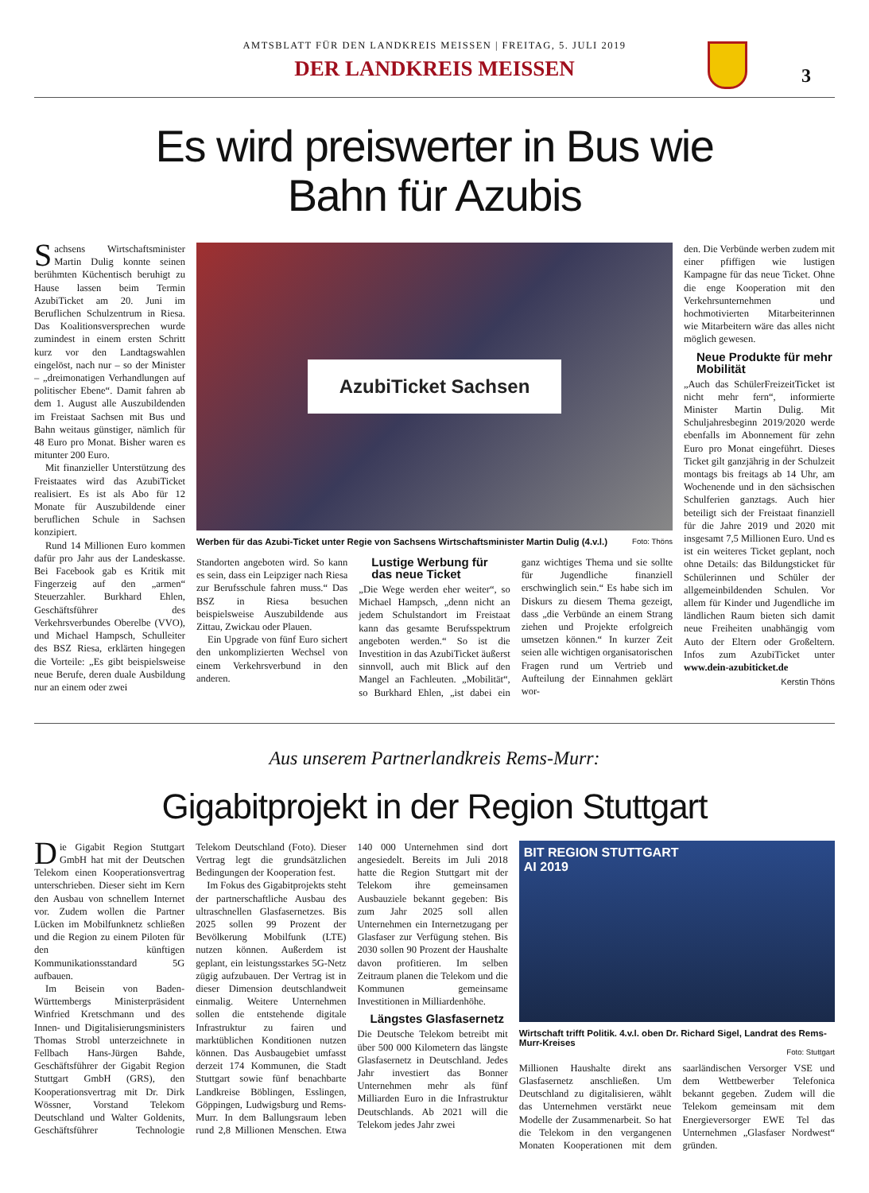AMTSBLATT FÜR DEN LANDKREIS MEISSEN | FREITAG, 5. JULI 2019
DER LANDKREIS MEISSEN
3
Es wird preiswerter in Bus wie
Bahn für Azubis
Sachsens Wirtschaftsminister Martin Dulig konnte seinen berühmten Küchentisch beruhigt zu Hause lassen beim Termin AzubiTicket am 20. Juni im Beruflichen Schulzentrum in Riesa. Das Koalitionsversprechen wurde zumindest in einem ersten Schritt kurz vor den Landtagswahlen eingelöst, nach nur – so der Minister – „dreimonatigen Verhandlungen auf politischer Ebene“. Damit fahren ab dem 1. August alle Auszubildenden im Freistaat Sachsen mit Bus und Bahn weitaus günstiger, nämlich für 48 Euro pro Monat. Bisher waren es mitunter 200 Euro.
Mit finanzieller Unterstützung des Freistaates wird das AzubiTicket realisiert. Es ist als Abo für 12 Monate für Auszubildende einer beruflichen Schule in Sachsen konzipiert.
Rund 14 Millionen Euro kommen dafür pro Jahr aus der Landeskasse. Bei Facebook gab es Kritik mit Fingerzeig auf den „armen“ Steuerzahler. Burkhard Ehlen, Geschäftsführer des Verkehrsverbundes Oberelbe (VVO), und Michael Hampsch, Schulleiter des BSZ Riesa, erklärten hingegen die Vorteile: „Es gibt beispielsweise neue Berufe, deren duale Ausbildung nur an einem oder zwei
AzubiTicket Sachsen
Werben für das Azubi-Ticket unter Regie von Sachsens Wirtschaftsminister Martin Dulig (4.v.l.) Foto: Thöns
Standorten angeboten wird. So kann es sein, dass ein Leipziger nach Riesa zur Berufsschule fahren muss.“ Das BSZ in Riesa besuchen beispielsweise Auszubildende aus Zittau, Zwickau oder Plauen.
Ein Upgrade von fünf Euro sichert den unkomplizierten Wechsel von einem Verkehrsverbund in den anderen.
Lustige Werbung für das neue Ticket
„Die Wege werden eher weiter“, so Michael Hampsch, „denn nicht an jedem Schulstandort im Freistaat kann das gesamte Berufsspektrum angeboten werden.“ So ist die Investition in das AzubiTicket äußerst sinnvoll, auch mit Blick auf den Mangel an Fachleuten. „Mobilität“, so Burkhard Ehlen, „ist dabei ein ganz wichtiges Thema und sie sollte für Jugendliche finanziell erschwinglich sein.“ Es habe sich im Diskurs zu diesem Thema gezeigt, dass „die Verbünde an einem Strang ziehen und Projekte erfolgreich umsetzen können.“ In kurzer Zeit seien alle wichtigen organisatorischen Fragen rund um Vertrieb und Aufteilung der Einnahmen geklärt wor-
den. Die Verbünde werben zudem mit einer pfiffigen wie lustigen Kampagne für das neue Ticket. Ohne die enge Kooperation mit den Verkehrsunternehmen und hochmotivierten Mitarbeiterinnen wie Mitarbeitern wäre das alles nicht möglich gewesen.
Neue Produkte für mehr Mobilität
„Auch das SchülerFreizeitTicket ist nicht mehr fern“, informierte Minister Martin Dulig. Mit Schuljahresbeginn 2019/2020 werde ebenfalls im Abonnement für zehn Euro pro Monat eingeführt. Dieses Ticket gilt ganzjährig in der Schulzeit montags bis freitags ab 14 Uhr, am Wochenende und in den sächsischen Schulferien ganztags. Auch hier beteiligt sich der Freistaat finanziell für die Jahre 2019 und 2020 mit insgesamt 7,5 Millionen Euro. Und es ist ein weiteres Ticket geplant, noch ohne Details: das Bildungsticket für Schülerinnen und Schüler der allgemeinbildenden Schulen. Vor allem für Kinder und Jugendliche im ländlichen Raum bieten sich damit neue Freiheiten unabhängig vom Auto der Eltern oder Großeltern. Infos zum AzubiTicket unter www.dein-azubiticket.de
Kerstin Thöns
Aus unserem Partnerlandkreis Rems-Murr:
Gigabitprojekt in der Region Stuttgart
Die Gigabit Region Stuttgart GmbH hat mit der Deutschen Telekom einen Kooperationsvertrag unterschrieben. Dieser sieht im Kern den Ausbau von schnellem Internet vor. Zudem wollen die Partner Lücken im Mobilfunknetz schließen und die Region zu einem Piloten für den künftigen Kommunikationsstandard 5G aufbauen.
Im Beisein von Baden-Württembergs Ministerpräsident Winfried Kretschmann und des Innen- und Digitalisierungsministers Thomas Strobl unterzeichnete in Fellbach Hans-Jürgen Bahde, Geschäftsführer der Gigabit Region Stuttgart GmbH (GRS), den Kooperationsvertrag mit Dr. Dirk Wössner, Vorstand Telekom Deutschland und Walter Goldenits, Geschäftsführer Technologie Telekom Deutschland (Foto). Dieser Vertrag legt die grundsätzlichen Bedingungen der Kooperation fest.
Im Fokus des Gigabitprojekts steht der partnerschaftliche Ausbau des ultraschnellen Glasfasernetzes. Bis 2025 sollen 99 Prozent der Bevölkerung Mobilfunk (LTE) nutzen können. Außerdem ist geplant, ein leistungsstarkes 5G-Netz zügig aufzubauen. Der Vertrag ist in dieser Dimension deutschlandweit einmalig. Weitere Unternehmen sollen die entstehende digitale Infrastruktur zu fairen und marktüblichen Konditionen nutzen können. Das Ausbaugebiet umfasst derzeit 174 Kommunen, die Stadt Stuttgart sowie fünf benachbarte Landkreise Böblingen, Esslingen, Göppingen, Ludwigsburg und Rems-Murr. In dem Ballungsraum leben rund 2,8 Millionen Menschen. Etwa 140 000 Unternehmen sind dort angesiedelt. Bereits im Juli 2018 hatte die Region Stuttgart mit der Telekom ihre gemeinsamen Ausbauziele bekannt gegeben: Bis zum Jahr 2025 soll allen Unternehmen ein Internetzugang per Glasfaser zur Verfügung stehen. Bis 2030 sollen 90 Prozent der Haushalte davon profitieren. Im selben Zeitraum planen die Telekom und die Kommunen gemeinsame Investitionen in Milliardenhöhe.
Längstes Glasfasernetz
Die Deutsche Telekom betreibt mit über 500 000 Kilometern das längste Glasfasernetz in Deutschland. Jedes Jahr investiert das Bonner Unternehmen mehr als fünf Milliarden Euro in die Infrastruktur Deutschlands. Ab 2021 will die Telekom jedes Jahr zwei
BIT REGION STUTTGART
AI 2019
Wirtschaft trifft Politik. 4.v.l. oben Dr. Richard Sigel, Landrat des Rems-Murr-Kreises
Foto: Stuttgart
Millionen Haushalte direkt ans Glasfasernetz anschließen. Um Deutschland zu digitalisieren, wählt das Unternehmen verstärkt neue Modelle der Zusammenarbeit. So hat die Telekom in den vergangenen Monaten Kooperationen mit dem saarländischen Versorger VSE und dem Wettbewerber Telefonica bekannt gegeben. Zudem will die Telekom gemeinsam mit dem Energieversorger EWE Tel das Unternehmen „Glasfaser Nordwest“ gründen.